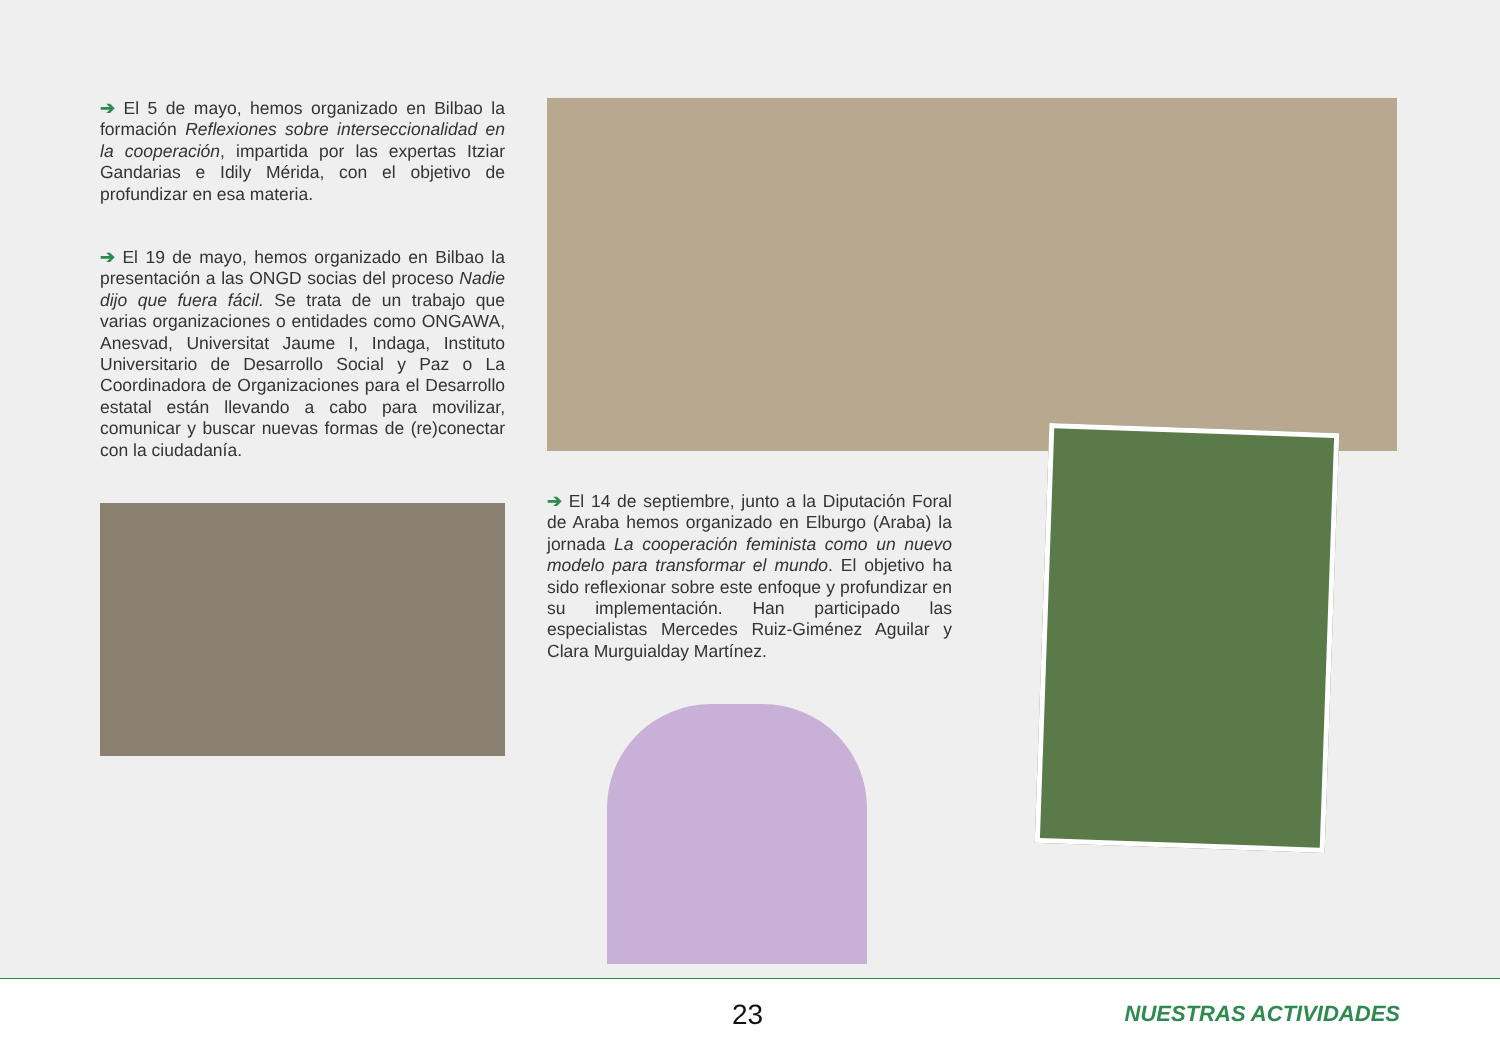➔ El 5 de mayo, hemos organizado en Bilbao la formación Reflexiones sobre interseccionalidad en la cooperación, impartida por las expertas Itziar Gandarias e Idily Mérida, con el objetivo de profundizar en esa materia.
➔ El 19 de mayo, hemos organizado en Bilbao la presentación a las ONGD socias del proceso Nadie dijo que fuera fácil. Se trata de un trabajo que varias organizaciones o entidades como ONGAWA, Anesvad, Universitat Jaume I, Indaga, Instituto Universitario de Desarrollo Social y Paz o La Coordinadora de Organizaciones para el Desarrollo estatal están llevando a cabo para movilizar, comunicar y buscar nuevas formas de (re)conectar con la ciudadanía.
➔ El 14 de septiembre, junto a la Diputación Foral de Araba hemos organizado en Elburgo (Araba) la jornada La cooperación feminista como un nuevo modelo para transformar el mundo. El objetivo ha sido reflexionar sobre este enfoque y profundizar en su implementación. Han participado las especialistas Mercedes Ruiz-Giménez Aguilar y Clara Murguialday Martínez.
23 NUESTRAS ACTIVIDADES